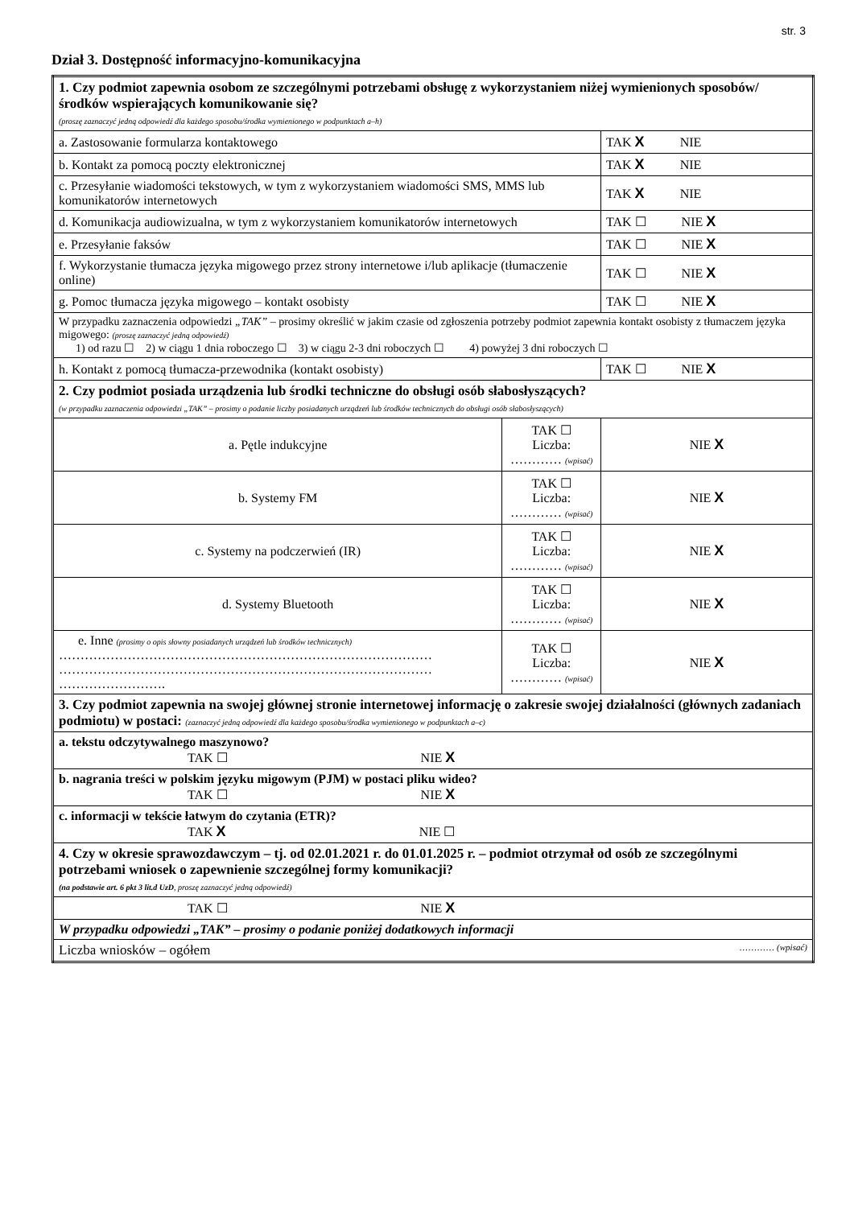str. 3
Dział 3. Dostępność informacyjno-komunikacyjna
| 1. Czy podmiot zapewnia osobom ze szczególnymi potrzebami obsługę z wykorzystaniem niżej wymienionych sposobów/środków wspierających komunikowanie się? (proszę zaznaczyć jedną odpowiedź dla każdego sposobu/środka wymienionego w podpunktach a–h) | | |
| a. Zastosowanie formularza kontaktowego | | TAK X NIE |
| b. Kontakt za pomocą poczty elektronicznej | | TAK X NIE |
| c. Przesyłanie wiadomości tekstowych, w tym z wykorzystaniem wiadomości SMS, MMS lub komunikatorów internetowych | | TAK X NIE |
| d. Komunikacja audiowizualna, w tym z wykorzystaniem komunikatorów internetowych | | TAK ☐ NIE X |
| e. Przesyłanie faksów | | TAK ☐ NIE X |
| f. Wykorzystanie tłumacza języka migowego przez strony internetowe i/lub aplikacje (tłumaczenie online) | | TAK ☐ NIE X |
| g. Pomoc tłumacza języka migowego – kontakt osobisty | | TAK ☐ NIE X |
| W przypadku zaznaczenia odpowiedzi „TAK” – prosimy określić w jakim czasie od zgłoszenia potrzeby podmiot zapewnia kontakt osobisty z tłumaczem języka migowego: (proszę zaznaczyć jedną odpowiedź) 1) od razu ☐ 2) w ciągu 1 dnia roboczego ☐ 3) w ciągu 2-3 dni roboczych ☐ 4) powyżej 3 dni roboczych ☐ | | |
| h. Kontakt z pomocą tłumacza-przewodnika (kontakt osobisty) | | TAK ☐ NIE X |
| 2. Czy podmiot posiada urządzenia lub środki techniczne do obsługi osób słabosłyszących? (w przypadku zaznaczenia odpowiedzi „TAK” – prosimy o podanie liczby posiadanych urządzeń lub środków technicznych do obsługi osób słabosłyszących) | | |
| a. Pętle indukcyjne | TAK ☐ Liczba: ………… (wpisać) | NIE X |
| b. Systemy FM | TAK ☐ Liczba: ………… (wpisać) | NIE X |
| c. Systemy na podczerwień (IR) | TAK ☐ Liczba: ………… (wpisać) | NIE X |
| d. Systemy Bluetooth | TAK ☐ Liczba: ………… (wpisać) | NIE X |
| e. Inne (prosimy o opis słowny posiadanych urządzeń lub środków technicznych) …………………………………………………………………………… …………………………………………………………………………… ……………………. | TAK ☐ Liczba: ………… (wpisać) | NIE X |
| 3. Czy podmiot zapewnia na swojej głównej stronie internetowej informację o zakresie swojej działalności (głównych zadaniach podmiotu) w postaci: (zaznaczyć jedną odpowiedź dla każdego sposobu/środka wymienionego w podpunktach a–c) | | |
| a. tekstu odczytywalnego maszynowo? TAK ☐ NIE X | | |
| b. nagrania treści w polskim języku migowym (PJM) w postaci pliku wideo? TAK ☐ NIE X | | |
| c. informacji w tekście łatwym do czytania (ETR)? TAK X NIE ☐ | | |
| 4. Czy w okresie sprawozdawczym – tj. od 02.01.2021 r. do 01.01.2025 r. – podmiot otrzymał od osób ze szczególnymi potrzebami wniosek o zapewnienie szczególnej formy komunikacji? (na podstawie art. 6 pkt 3 lit.d UzD , proszę zaznaczyć jedną odpowiedź) | | |
| TAK ☐ NIE X | | |
| W przypadku odpowiedzi „TAK” – prosimy o podanie poniżej dodatkowych informacji | | |
| Liczba wniosków – ogółem ………… (wpisać) | | |